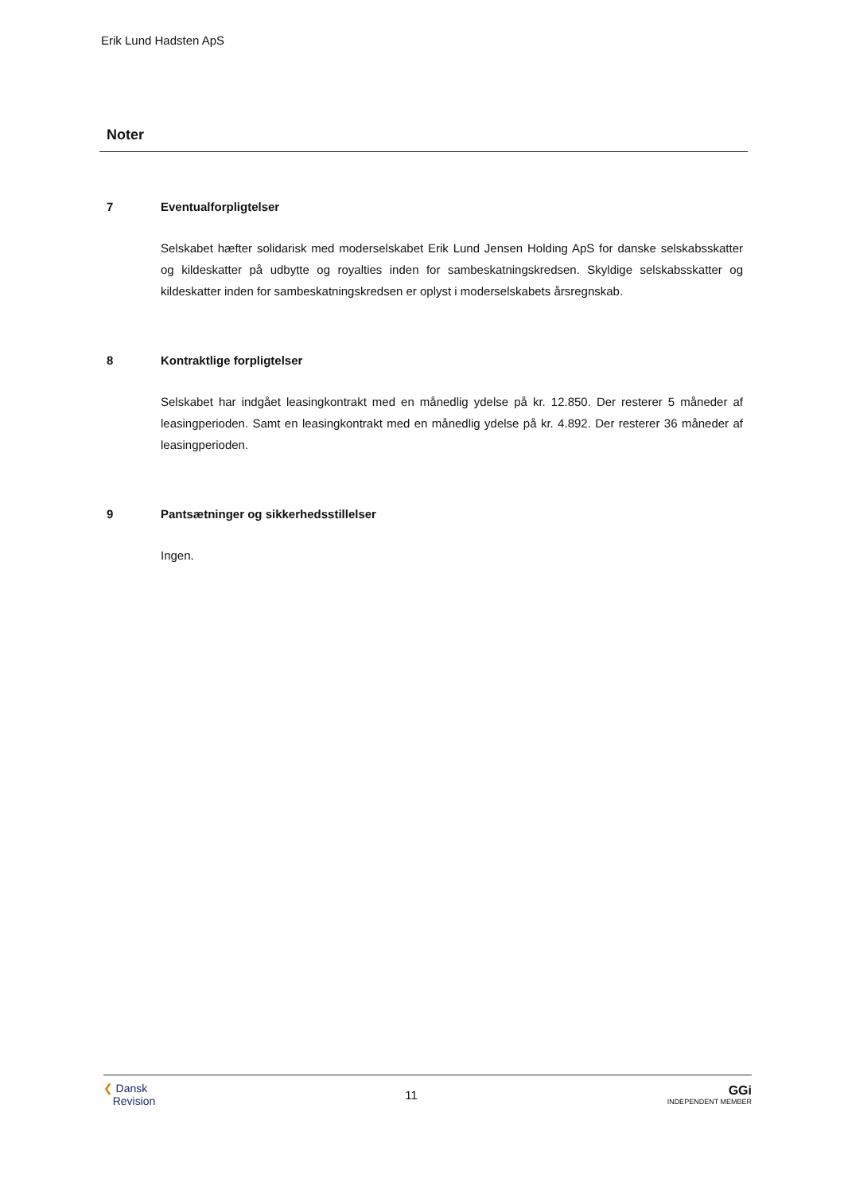Erik Lund Hadsten ApS
Noter
7 Eventualforpligtelser
Selskabet hæfter solidarisk med moderselskabet Erik Lund Jensen Holding ApS for danske selskabs­skatter og kildeskatter på udbytte og royalties inden for sambeskatningskredsen. Skyldige selskabs­skatter og kildeskatter inden for sambeskatningskredsen er oplyst i moderselskabets årsregnskab.
8 Kontraktlige forpligtelser
Selskabet har indgået leasingkontrakt med en månedlig ydelse på kr. 12.850. Der resterer 5 måneder af leasingperioden. Samt en leasingkontrakt med en månedlig ydelse på kr. 4.892. Der resterer 36 måneder af leasingperioden.
9 Pantsætninger og sikkerhedsstillelser
Ingen.
❮ Dansk
Revision
11
GGi
INDEPENDENT MEMBER